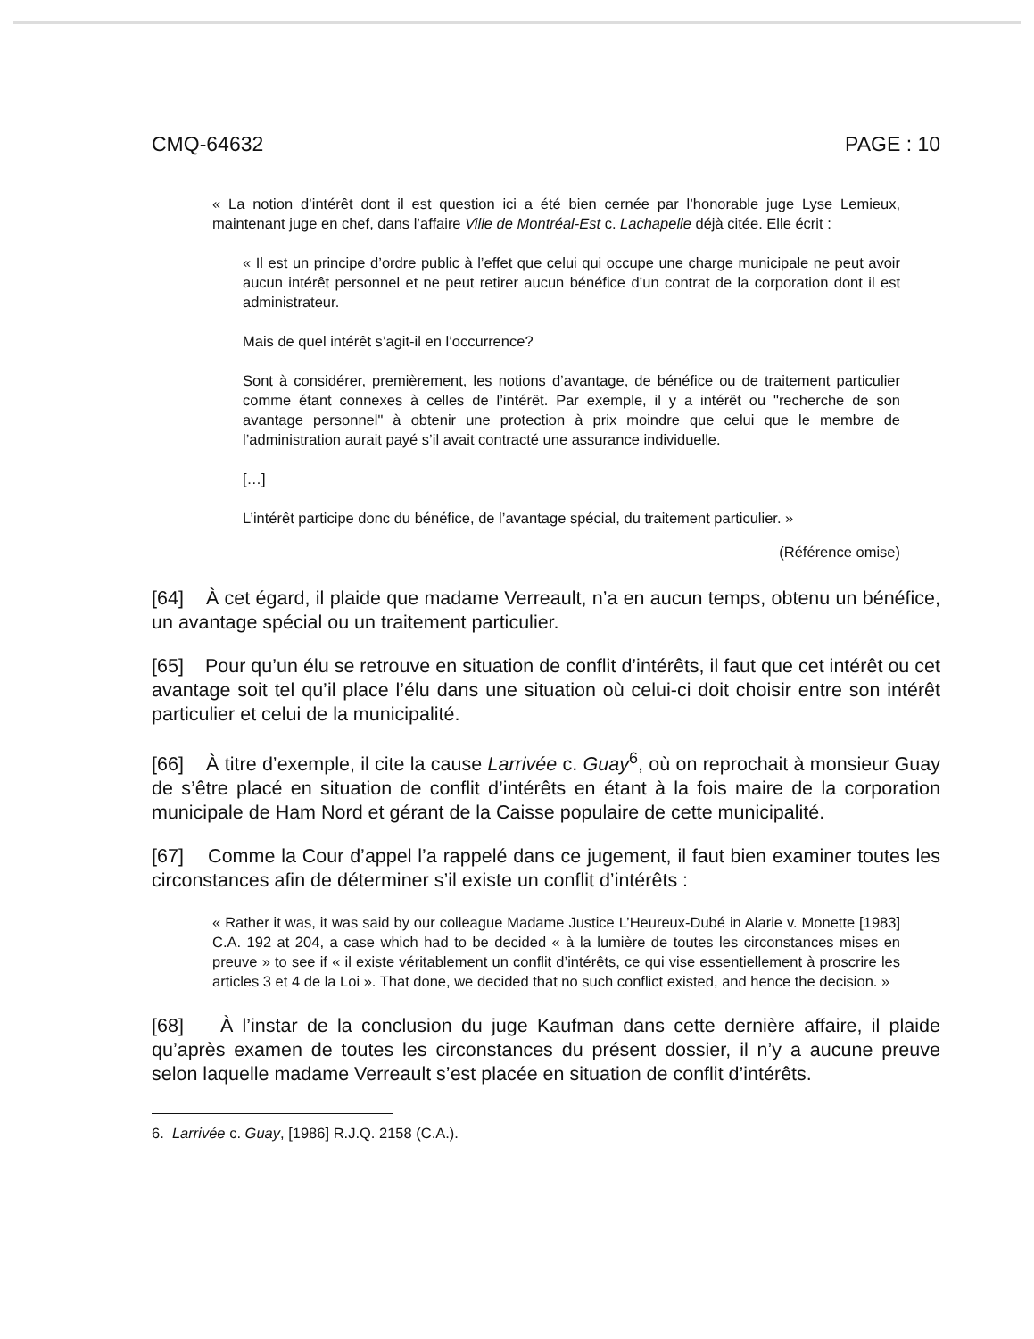CMQ-64632 PAGE : 10
« La notion d’intérêt dont il est question ici a été bien cernée par l’honorable juge Lyse Lemieux, maintenant juge en chef, dans l’affaire Ville de Montréal-Est c. Lachapelle déjà citée. Elle écrit :
« Il est un principe d’ordre public à l’effet que celui qui occupe une charge municipale ne peut avoir aucun intérêt personnel et ne peut retirer aucun bénéfice d’un contrat de la corporation dont il est administrateur.
Mais de quel intérêt s’agit-il en l’occurrence?
Sont à considérer, premièrement, les notions d’avantage, de bénéfice ou de traitement particulier comme étant connexes à celles de l’intérêt. Par exemple, il y a intérêt ou "recherche de son avantage personnel" à obtenir une protection à prix moindre que celui que le membre de l’administration aurait payé s’il avait contracté une assurance individuelle.
[…]
L’intérêt participe donc du bénéfice, de l’avantage spécial, du traitement particulier. »
(Référence omise)
[64] À cet égard, il plaide que madame Verreault, n’a en aucun temps, obtenu un bénéfice, un avantage spécial ou un traitement particulier.
[65] Pour qu’un élu se retrouve en situation de conflit d’intérêts, il faut que cet intérêt ou cet avantage soit tel qu’il place l’élu dans une situation où celui-ci doit choisir entre son intérêt particulier et celui de la municipalité.
[66] À titre d’exemple, il cite la cause Larrivée c. Guay<sup>6</sup>, où on reprochait à monsieur Guay de s’être placé en situation de conflit d’intérêts en étant à la fois maire de la corporation municipale de Ham Nord et gérant de la Caisse populaire de cette municipalité.
[67] Comme la Cour d’appel l’a rappelé dans ce jugement, il faut bien examiner toutes les circonstances afin de déterminer s’il existe un conflit d’intérêts :
« Rather it was, it was said by our colleague Madame Justice L’Heureux-Dubé in Alarie v. Monette [1983] C.A. 192 at 204, a case which had to be decided « à la lumière de toutes les circonstances mises en preuve » to see if « il existe véritablement un conflit d’intérêts, ce qui vise essentiellement à proscrire les articles 3 et 4 de la Loi ». That done, we decided that no such conflict existed, and hence the decision. »
[68] À l’instar de la conclusion du juge Kaufman dans cette dernière affaire, il plaide qu’après examen de toutes les circonstances du présent dossier, il n’y a aucune preuve selon laquelle madame Verreault s’est placée en situation de conflit d’intérêts.
6. Larrivée c. Guay, [1986] R.J.Q. 2158 (C.A.).